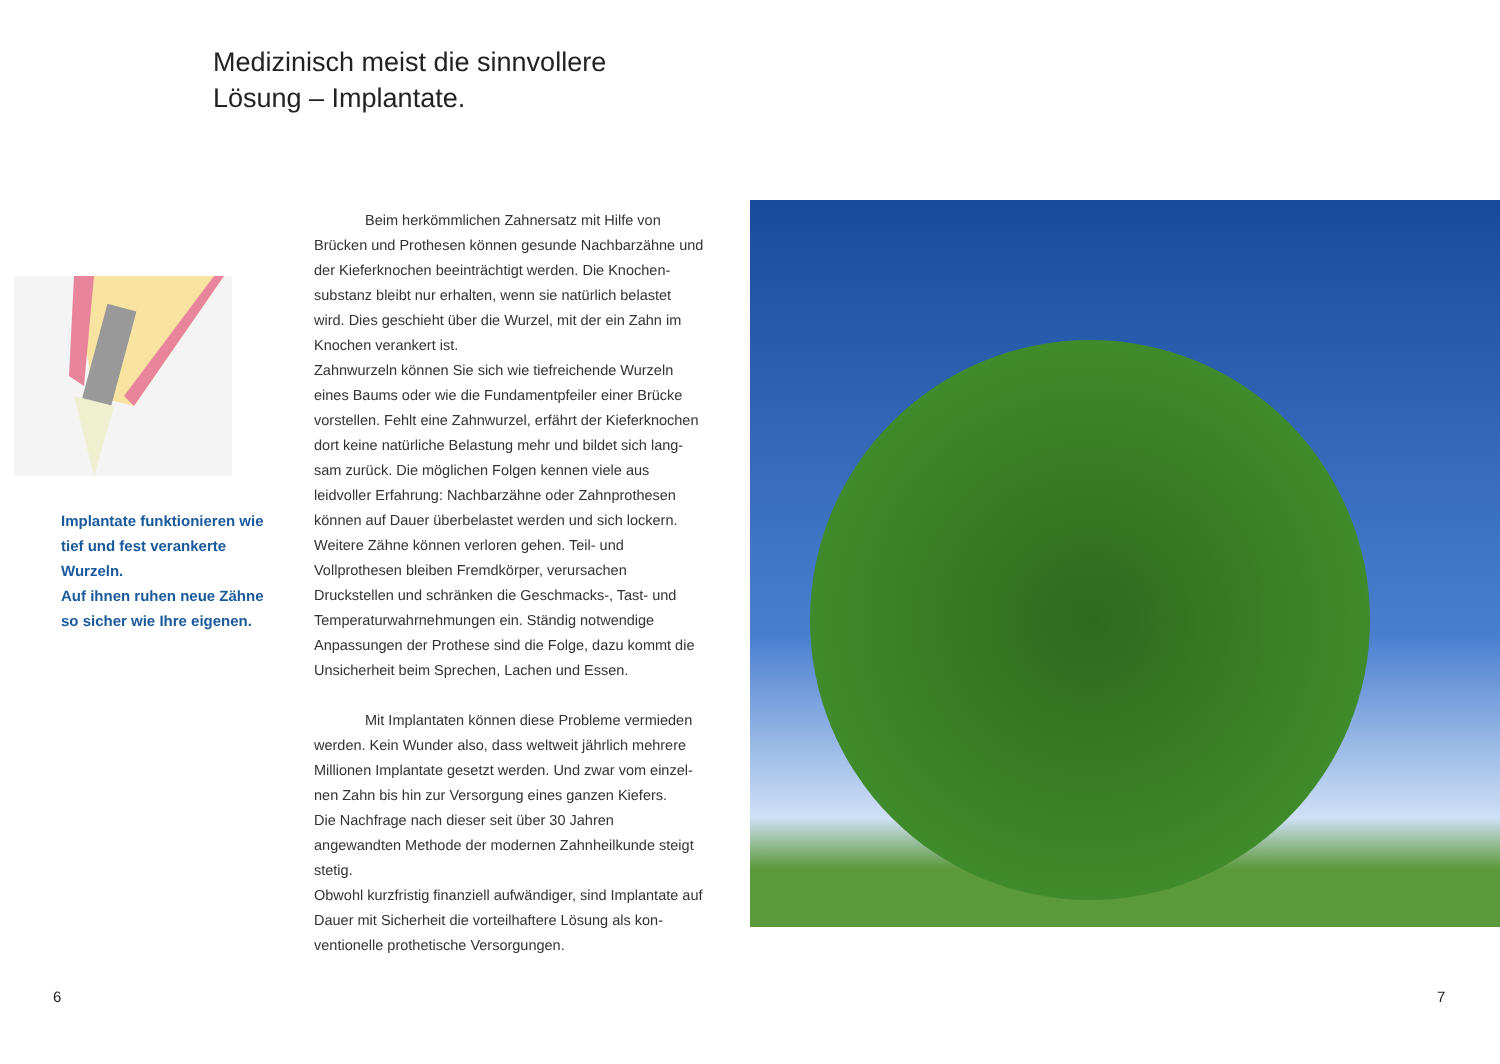Medizinisch meist die sinnvollere
Lösung – Implantate.
Implantate funktionieren wie tief und fest verankerte Wurzeln.
Auf ihnen ruhen neue Zähne so sicher wie Ihre eigenen.
Beim herkömmlichen Zahnersatz mit Hilfe von Brücken und Prothesen können gesunde Nachbarzähne und der Kieferknochen beeinträchtigt werden. Die Knochen­substanz bleibt nur erhalten, wenn sie natürlich belastet wird. Dies geschieht über die Wurzel, mit der ein Zahn im Knochen verankert ist.
Zahnwurzeln können Sie sich wie tiefreichende Wurzeln eines Baums oder wie die Fundamentpfeiler einer Brücke vorstellen. Fehlt eine Zahnwurzel, erfährt der Kieferknochen dort keine natürliche Belastung mehr und bildet sich lang­sam zurück. Die möglichen Folgen kennen viele aus leidvoller Erfahrung: Nachbarzähne oder Zahnprothesen können auf Dauer überbelastet werden und sich lockern. Weitere Zähne können verloren gehen. Teil- und Vollprothesen bleiben Fremdkörper, verursachen Druckstellen und schränken die Geschmacks-, Tast- und Temperaturwahrnehmungen ein. Ständig notwendige Anpassungen der Prothese sind die Folge, dazu kommt die Unsicherheit beim Sprechen, Lachen und Essen.
Mit Implantaten können diese Probleme vermieden werden. Kein Wunder also, dass weltweit jährlich mehrere Millionen Implantate gesetzt werden. Und zwar vom einzel­nen Zahn bis hin zur Versorgung eines ganzen Kiefers.
Die Nachfrage nach dieser seit über 30 Jahren angewandten Methode der modernen Zahnheilkunde steigt stetig.
Obwohl kurzfristig finanziell aufwändiger, sind Implantate auf Dauer mit Sicherheit die vorteilhaftere Lösung als kon­ventionelle prothetische Versorgungen.
6 7